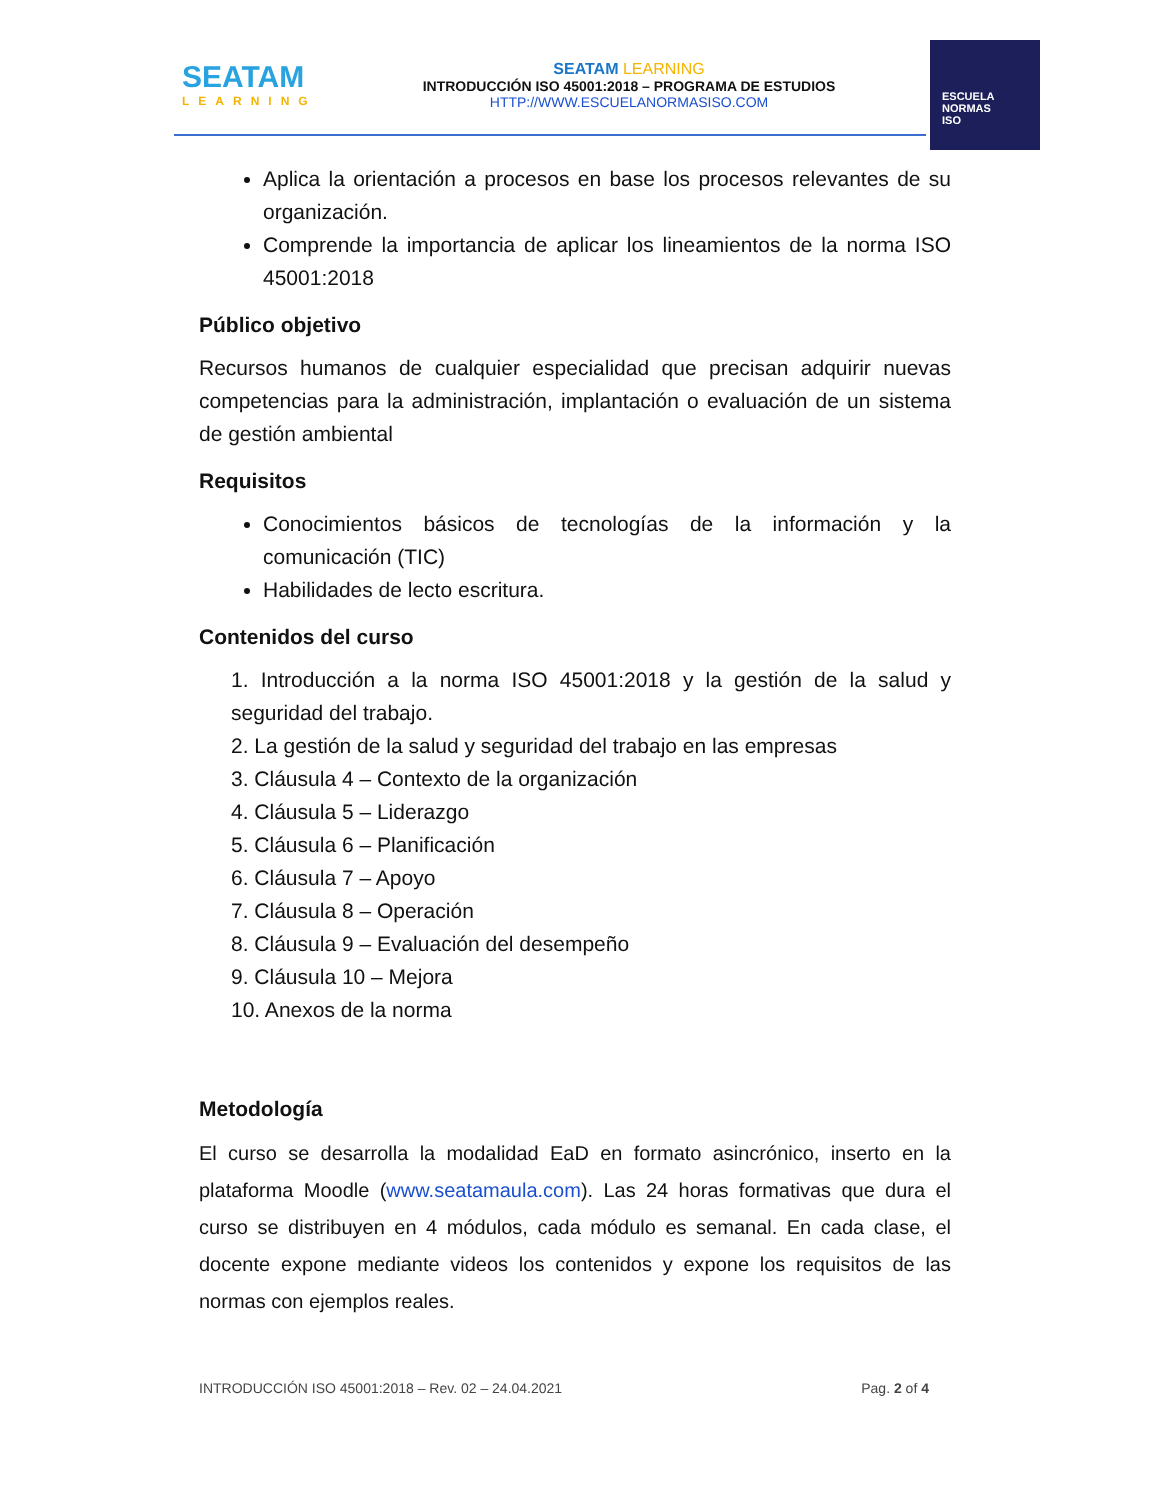SEATAM
LEARNING
SEATAM LEARNING
INTRODUCCIÓN ISO 45001:2018 – PROGRAMA DE ESTUDIOS
HTTP://WWW.ESCUELANORMASISO.COM
ESCUELA
NORMAS
ISO
Aplica la orientación a procesos en base los procesos relevantes de su organización.
Comprende la importancia de aplicar los lineamientos de la norma ISO 45001:2018
Público objetivo
Recursos humanos de cualquier especialidad que precisan adquirir nuevas competencias para la administración, implantación o evaluación de un sistema de gestión ambiental
Requisitos
Conocimientos básicos de tecnologías de la información y la comunicación (TIC)
Habilidades de lecto escritura.
Contenidos del curso
1. Introducción a la norma ISO 45001:2018 y la gestión de la salud y seguridad del trabajo.
2. La gestión de la salud y seguridad del trabajo en las empresas
3. Cláusula 4 – Contexto de la organización
4. Cláusula 5 – Liderazgo
5. Cláusula 6 – Planificación
6. Cláusula 7 – Apoyo
7. Cláusula 8 – Operación
8. Cláusula 9 – Evaluación del desempeño
9. Cláusula 10 – Mejora
10. Anexos de la norma
Metodología
El curso se desarrolla la modalidad EaD en formato asincrónico, inserto en la plataforma Moodle (www.seatamaula.com). Las 24 horas formativas que dura el curso se distribuyen en 4 módulos, cada módulo es semanal. En cada clase, el docente expone mediante videos los contenidos y expone los requisitos de las normas con ejemplos reales.
INTRODUCCIÓN ISO 45001:2018 – Rev. 02 – 24.04.2021 Pag. 2 of 4